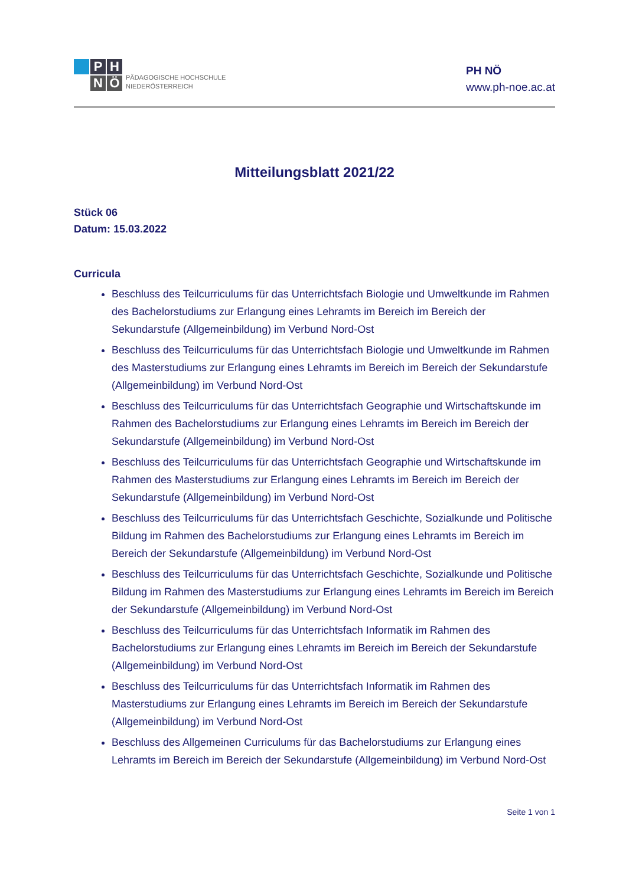P
H
N
Ö
PÄDAGOGISCHE HOCHSCHULE
NIEDERÖSTERREICH
PH NÖ
www.ph-noe.ac.at
Mitteilungsblatt 2021/22
Stück 06
Datum: 15.03.2022
Curricula
Beschluss des Teilcurriculums für das Unterrichtsfach Biologie und Umweltkunde im Rahmen des Bachelorstudiums zur Erlangung eines Lehramts im Bereich im Bereich der Sekundarstufe (Allgemeinbildung) im Verbund Nord-Ost
Beschluss des Teilcurriculums für das Unterrichtsfach Biologie und Umweltkunde im Rahmen des Masterstudiums zur Erlangung eines Lehramts im Bereich im Bereich der Sekundarstufe (Allgemeinbildung) im Verbund Nord-Ost
Beschluss des Teilcurriculums für das Unterrichtsfach Geographie und Wirtschaftskunde im Rahmen des Bachelorstudiums zur Erlangung eines Lehramts im Bereich im Bereich der Sekundarstufe (Allgemeinbildung) im Verbund Nord-Ost
Beschluss des Teilcurriculums für das Unterrichtsfach Geographie und Wirtschaftskunde im Rahmen des Masterstudiums zur Erlangung eines Lehramts im Bereich im Bereich der Sekundarstufe (Allgemeinbildung) im Verbund Nord-Ost
Beschluss des Teilcurriculums für das Unterrichtsfach Geschichte, Sozialkunde und Politische Bildung im Rahmen des Bachelorstudiums zur Erlangung eines Lehramts im Bereich im Bereich der Sekundarstufe (Allgemeinbildung) im Verbund Nord-Ost
Beschluss des Teilcurriculums für das Unterrichtsfach Geschichte, Sozialkunde und Politische Bildung im Rahmen des Masterstudiums zur Erlangung eines Lehramts im Bereich im Bereich der Sekundarstufe (Allgemeinbildung) im Verbund Nord-Ost
Beschluss des Teilcurriculums für das Unterrichtsfach Informatik im Rahmen des Bachelorstudiums zur Erlangung eines Lehramts im Bereich im Bereich der Sekundarstufe (Allgemeinbildung) im Verbund Nord-Ost
Beschluss des Teilcurriculums für das Unterrichtsfach Informatik im Rahmen des Masterstudiums zur Erlangung eines Lehramts im Bereich im Bereich der Sekundarstufe (Allgemeinbildung) im Verbund Nord-Ost
Beschluss des Allgemeinen Curriculums für das Bachelorstudiums zur Erlangung eines Lehramts im Bereich im Bereich der Sekundarstufe (Allgemeinbildung) im Verbund Nord-Ost
Seite 1 von 1